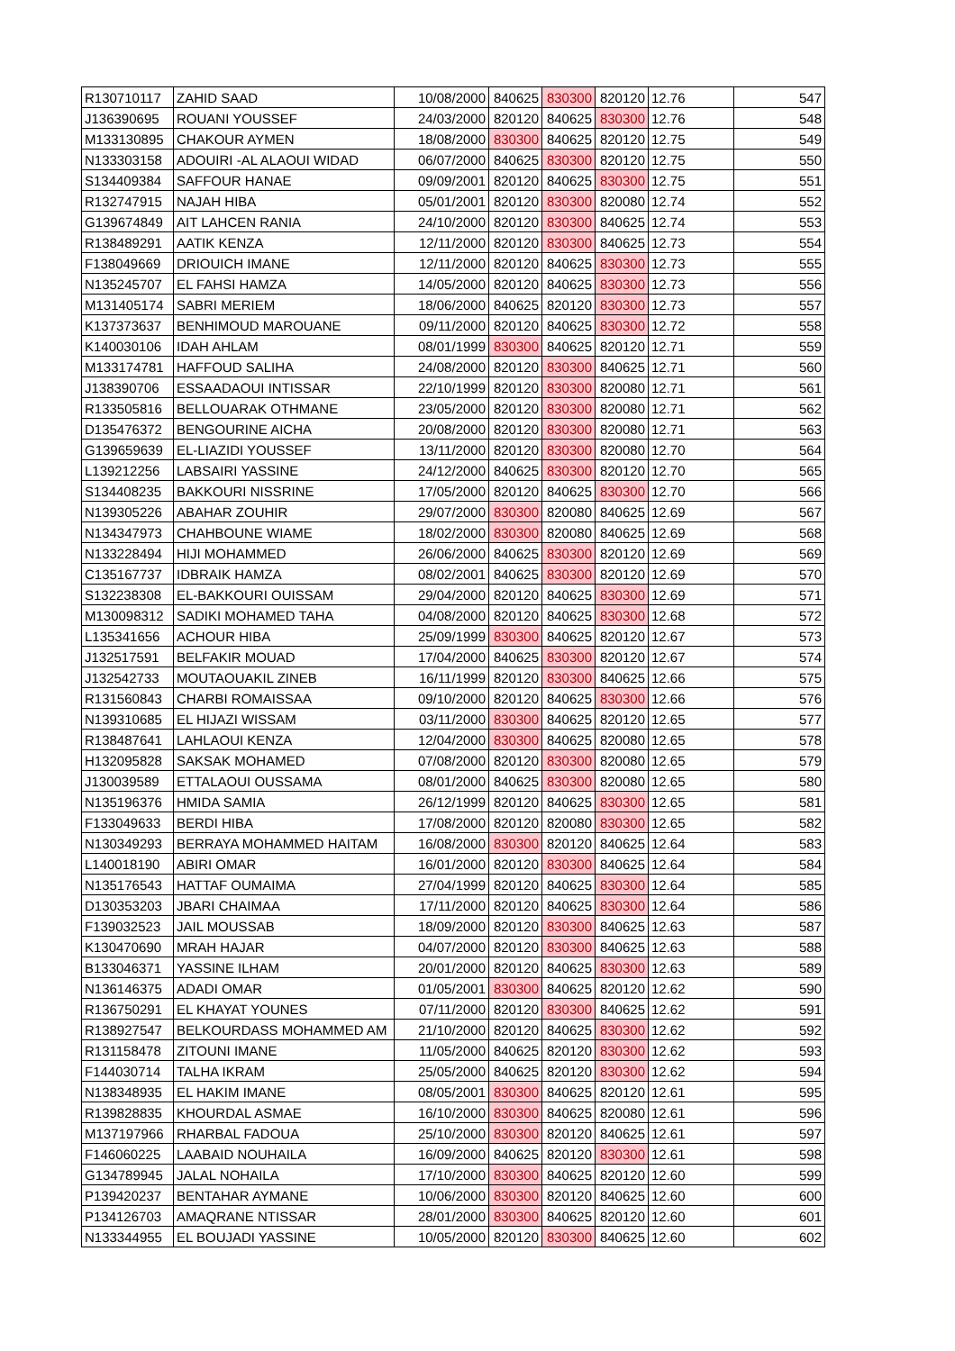| R130710117 | ZAHID SAAD | 10/08/2000 | 840625 | 830300 | 820120 | 12.76 | 547 |
| J136390695 | ROUANI YOUSSEF | 24/03/2000 | 820120 | 840625 | 830300 | 12.76 | 548 |
| M133130895 | CHAKOUR AYMEN | 18/08/2000 | 830300 | 840625 | 820120 | 12.75 | 549 |
| N133303158 | ADOUIRI -AL ALAOUI WIDAD | 06/07/2000 | 840625 | 830300 | 820120 | 12.75 | 550 |
| S134409384 | SAFFOUR HANAE | 09/09/2001 | 820120 | 840625 | 830300 | 12.75 | 551 |
| R132747915 | NAJAH HIBA | 05/01/2001 | 820120 | 830300 | 820080 | 12.74 | 552 |
| G139674849 | AIT LAHCEN RANIA | 24/10/2000 | 820120 | 830300 | 840625 | 12.74 | 553 |
| R138489291 | AATIK KENZA | 12/11/2000 | 820120 | 830300 | 840625 | 12.73 | 554 |
| F138049669 | DRIOUICH IMANE | 12/11/2000 | 820120 | 840625 | 830300 | 12.73 | 555 |
| N135245707 | EL FAHSI HAMZA | 14/05/2000 | 820120 | 840625 | 830300 | 12.73 | 556 |
| M131405174 | SABRI MERIEM | 18/06/2000 | 840625 | 820120 | 830300 | 12.73 | 557 |
| K137373637 | BENHIMOUD MAROUANE | 09/11/2000 | 820120 | 840625 | 830300 | 12.72 | 558 |
| K140030106 | IDAH AHLAM | 08/01/1999 | 830300 | 840625 | 820120 | 12.71 | 559 |
| M133174781 | HAFFOUD SALIHA | 24/08/2000 | 820120 | 830300 | 840625 | 12.71 | 560 |
| J138390706 | ESSAADAOUI INTISSAR | 22/10/1999 | 820120 | 830300 | 820080 | 12.71 | 561 |
| R133505816 | BELLOUARAK OTHMANE | 23/05/2000 | 820120 | 830300 | 820080 | 12.71 | 562 |
| D135476372 | BENGOURINE AICHA | 20/08/2000 | 820120 | 830300 | 820080 | 12.71 | 563 |
| G139659639 | EL-LIAZIDI YOUSSEF | 13/11/2000 | 820120 | 830300 | 820080 | 12.70 | 564 |
| L139212256 | LABSAIRI YASSINE | 24/12/2000 | 840625 | 830300 | 820120 | 12.70 | 565 |
| S134408235 | BAKKOURI NISSRINE | 17/05/2000 | 820120 | 840625 | 830300 | 12.70 | 566 |
| N139305226 | ABAHAR ZOUHIR | 29/07/2000 | 830300 | 820080 | 840625 | 12.69 | 567 |
| N134347973 | CHAHBOUNE WIAME | 18/02/2000 | 830300 | 820080 | 840625 | 12.69 | 568 |
| N133228494 | HIJI MOHAMMED | 26/06/2000 | 840625 | 830300 | 820120 | 12.69 | 569 |
| C135167737 | IDBRAIK HAMZA | 08/02/2001 | 840625 | 830300 | 820120 | 12.69 | 570 |
| S132238308 | EL-BAKKOURI OUISSAM | 29/04/2000 | 820120 | 840625 | 830300 | 12.69 | 571 |
| M130098312 | SADIKI MOHAMED TAHA | 04/08/2000 | 820120 | 840625 | 830300 | 12.68 | 572 |
| L135341656 | ACHOUR HIBA | 25/09/1999 | 830300 | 840625 | 820120 | 12.67 | 573 |
| J132517591 | BELFAKIR MOUAD | 17/04/2000 | 840625 | 830300 | 820120 | 12.67 | 574 |
| J132542733 | MOUTAOUAKIL ZINEB | 16/11/1999 | 820120 | 830300 | 840625 | 12.66 | 575 |
| R131560843 | CHARBI ROMAISSAA | 09/10/2000 | 820120 | 840625 | 830300 | 12.66 | 576 |
| N139310685 | EL HIJAZI WISSAM | 03/11/2000 | 830300 | 840625 | 820120 | 12.65 | 577 |
| R138487641 | LAHLAOUI KENZA | 12/04/2000 | 830300 | 840625 | 820080 | 12.65 | 578 |
| H132095828 | SAKSAK MOHAMED | 07/08/2000 | 820120 | 830300 | 820080 | 12.65 | 579 |
| J130039589 | ETTALAOUI OUSSAMA | 08/01/2000 | 840625 | 830300 | 820080 | 12.65 | 580 |
| N135196376 | HMIDA SAMIA | 26/12/1999 | 820120 | 840625 | 830300 | 12.65 | 581 |
| F133049633 | BERDI HIBA | 17/08/2000 | 820120 | 820080 | 830300 | 12.65 | 582 |
| N130349293 | BERRAYA MOHAMMED HAITAM | 16/08/2000 | 830300 | 820120 | 840625 | 12.64 | 583 |
| L140018190 | ABIRI OMAR | 16/01/2000 | 820120 | 830300 | 840625 | 12.64 | 584 |
| N135176543 | HATTAF OUMAIMA | 27/04/1999 | 820120 | 840625 | 830300 | 12.64 | 585 |
| D130353203 | JBARI CHAIMAA | 17/11/2000 | 820120 | 840625 | 830300 | 12.64 | 586 |
| F139032523 | JAIL MOUSSAB | 18/09/2000 | 820120 | 830300 | 840625 | 12.63 | 587 |
| K130470690 | MRAH HAJAR | 04/07/2000 | 820120 | 830300 | 840625 | 12.63 | 588 |
| B133046371 | YASSINE ILHAM | 20/01/2000 | 820120 | 840625 | 830300 | 12.63 | 589 |
| N136146375 | ADADI OMAR | 01/05/2001 | 830300 | 840625 | 820120 | 12.62 | 590 |
| R136750291 | EL KHAYAT YOUNES | 07/11/2000 | 820120 | 830300 | 840625 | 12.62 | 591 |
| R138927547 | BELKOURDASS MOHAMMED AM | 21/10/2000 | 820120 | 840625 | 830300 | 12.62 | 592 |
| R131158478 | ZITOUNI IMANE | 11/05/2000 | 840625 | 820120 | 830300 | 12.62 | 593 |
| F144030714 | TALHA IKRAM | 25/05/2000 | 840625 | 820120 | 830300 | 12.62 | 594 |
| N138348935 | EL HAKIM IMANE | 08/05/2001 | 830300 | 840625 | 820120 | 12.61 | 595 |
| R139828835 | KHOURDAL ASMAE | 16/10/2000 | 830300 | 840625 | 820080 | 12.61 | 596 |
| M137197966 | RHARBAL FADOUA | 25/10/2000 | 830300 | 820120 | 840625 | 12.61 | 597 |
| F146060225 | LAABAID NOUHAILA | 16/09/2000 | 840625 | 820120 | 830300 | 12.61 | 598 |
| G134789945 | JALAL NOHAILA | 17/10/2000 | 830300 | 840625 | 820120 | 12.60 | 599 |
| P139420237 | BENTAHAR AYMANE | 10/06/2000 | 830300 | 820120 | 840625 | 12.60 | 600 |
| P134126703 | AMAQRANE NTISSAR | 28/01/2000 | 830300 | 840625 | 820120 | 12.60 | 601 |
| N133344955 | EL BOUJADI YASSINE | 10/05/2000 | 820120 | 830300 | 840625 | 12.60 | 602 |